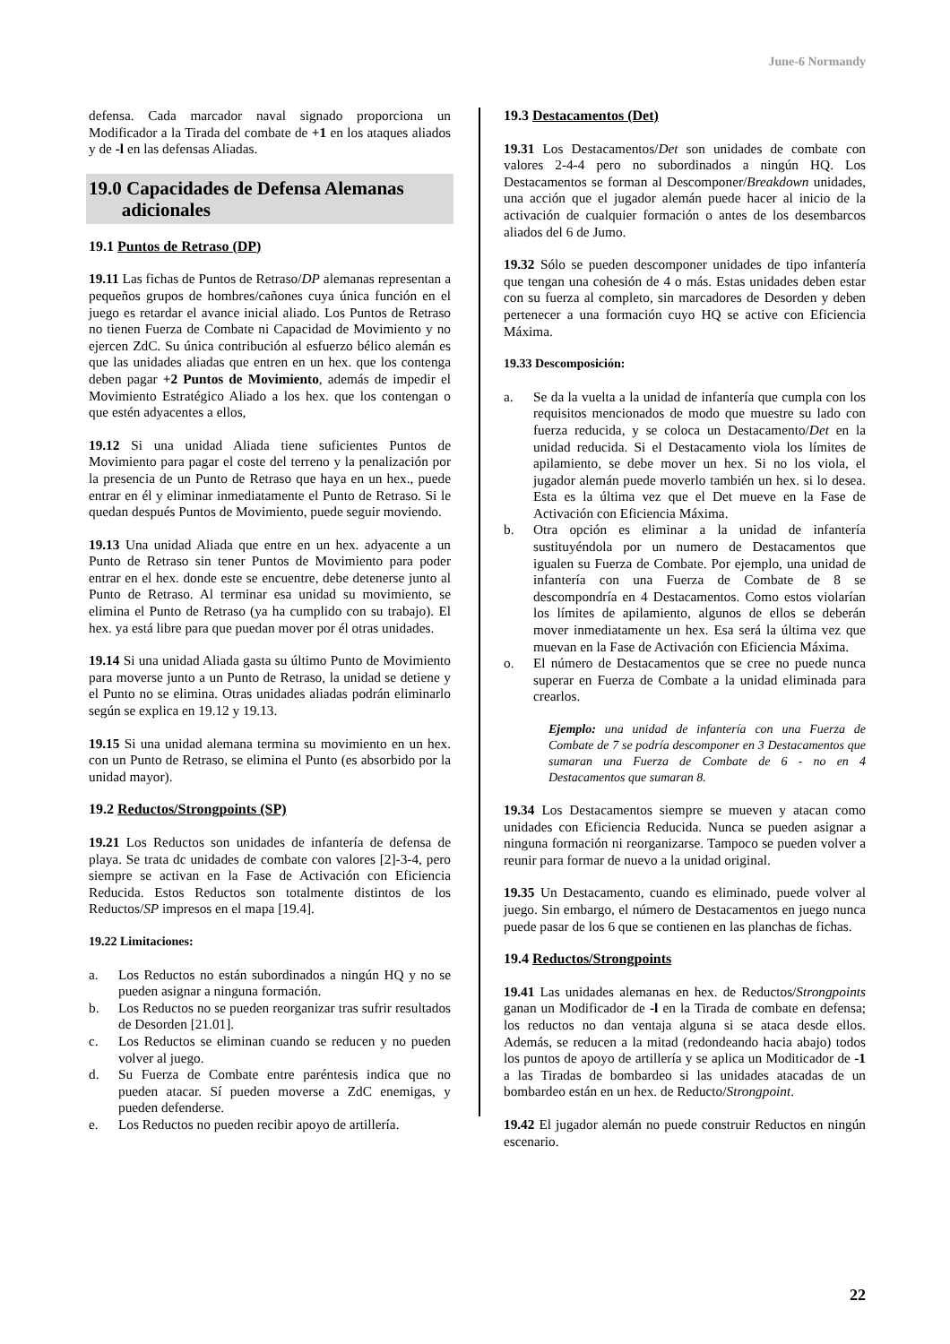June-6 Normandy
defensa. Cada marcador naval signado proporciona un Modificador a la Tirada del combate de +1 en los ataques aliados y de -l en las defensas Aliadas.
19.0 Capacidades de Defensa Alemanas
adicionales
19.1 Puntos de Retraso (DP)
19.11 Las fichas de Puntos de Retraso/DP alemanas representan a pequeños grupos de hombres/cañones cuya única función en el juego es retardar el avance inicial aliado. Los Puntos de Retraso no tienen Fuerza de Combate ni Capacidad de Movimiento y no ejercen ZdC. Su única contribución al esfuerzo bélico alemán es que las unidades aliadas que entren en un hex. que los contenga deben pagar +2 Puntos de Movimiento, además de impedir el Movimiento Estratégico Aliado a los hex. que los contengan o que estén adyacentes a ellos,
19.12 Si una unidad Aliada tiene suficientes Puntos de Movimiento para pagar el coste del terreno y la penalización por la presencia de un Punto de Retraso que haya en un hex., puede entrar en él y eliminar inmediatamente el Punto de Retraso. Si le quedan después Puntos de Movimiento, puede seguir moviendo.
19.13 Una unidad Aliada que entre en un hex. adyacente a un Punto de Retraso sin tener Puntos de Movimiento para poder entrar en el hex. donde este se encuentre, debe detenerse junto al Punto de Retraso. Al terminar esa unidad su movimiento, se elimina el Punto de Retraso (ya ha cumplido con su trabajo). El hex. ya está libre para que puedan mover por él otras unidades.
19.14 Si una unidad Aliada gasta su último Punto de Movimiento para moverse junto a un Punto de Retraso, la unidad se detiene y el Punto no se elimina. Otras unidades aliadas podrán eliminarlo según se explica en 19.12 y 19.13.
19.15 Si una unidad alemana termina su movimiento en un hex. con un Punto de Retraso, se elimina el Punto (es absorbido por la unidad mayor).
19.2 Reductos/Strongpoints (SP)
19.21 Los Reductos son unidades de infantería de defensa de playa. Se trata dc unidades de combate con valores [2]-3-4, pero siempre se activan en la Fase de Activación con Eficiencia Reducida. Estos Reductos son totalmente distintos de los Reductos/SP impresos en el mapa [19.4].
19.22 Limitaciones:
a. Los Reductos no están subordinados a ningún HQ y no se pueden asignar a ninguna formación.
b. Los Reductos no se pueden reorganizar tras sufrir resultados de Desorden [21.01].
c. Los Reductos se eliminan cuando se reducen y no pueden volver al juego.
d. Su Fuerza de Combate entre paréntesis indica que no pueden atacar. Sí pueden moverse a ZdC enemigas, y pueden defenderse.
e. Los Reductos no pueden recibir apoyo de artillería.
19.3 Destacamentos (Det)
19.31 Los Destacamentos/Det son unidades de combate con valores 2-4-4 pero no subordinados a ningún HQ. Los Destacamentos se forman al Descomponer/Breakdown unidades, una acción que el jugador alemán puede hacer al inicio de la activación de cualquier formación o antes de los desembarcos aliados del 6 de Jumo.
19.32 Sólo se pueden descomponer unidades de tipo infantería que tengan una cohesión de 4 o más. Estas unidades deben estar con su fuerza al completo, sin marcadores de Desorden y deben pertenecer a una formación cuyo HQ se active con Eficiencia Máxima.
19.33 Descomposición:
a. Se da la vuelta a la unidad de infantería que cumpla con los requisitos mencionados de modo que muestre su lado con fuerza reducida, y se coloca un Destacamento/Det en la unidad reducida. Si el Destacamento viola los límites de apilamiento, se debe mover un hex. Si no los viola, el jugador alemán puede moverlo también un hex. si lo desea. Esta es la última vez que el Det mueve en la Fase de Activación con Eficiencia Máxima.
b. Otra opción es eliminar a la unidad de infantería sustituyéndola por un numero de Destacamentos que igualen su Fuerza de Combate. Por ejemplo, una unidad de infantería con una Fuerza de Combate de 8 se descompondría en 4 Destacamentos. Como estos violarían los límites de apilamiento, algunos de ellos se deberán mover inmediatamente un hex. Esa será la última vez que muevan en la Fase de Activación con Eficiencia Máxima.
o. El número de Destacamentos que se cree no puede nunca superar en Fuerza de Combate a la unidad eliminada para crearlos.
Ejemplo: una unidad de infantería con una Fuerza de Combate de 7 se podría descomponer en 3 Destacamentos que sumaran una Fuerza de Combate de 6 - no en 4 Destacamentos que sumaran 8.
19.34 Los Destacamentos siempre se mueven y atacan como unidades con Eficiencia Reducida. Nunca se pueden asignar a ninguna formación ni reorganizarse. Tampoco se pueden volver a reunir para formar de nuevo a la unidad original.
19.35 Un Destacamento, cuando es eliminado, puede volver al juego. Sin embargo, el número de Destacamentos en juego nunca puede pasar de los 6 que se contienen en las planchas de fichas.
19.4 Reductos/Strongpoints
19.41 Las unidades alemanas en hex. de Reductos/Strongpoints ganan un Modificador de -l en la Tirada de combate en defensa; los reductos no dan ventaja alguna si se ataca desde ellos. Además, se reducen a la mitad (redondeando hacia abajo) todos los puntos de apoyo de artillería y se aplica un Moditicador de -1 a las Tiradas de bombardeo si las unidades atacadas de un bombardeo están en un hex. de Reducto/Strongpoint.
19.42 El jugador alemán no puede construir Reductos en ningún escenario.
22